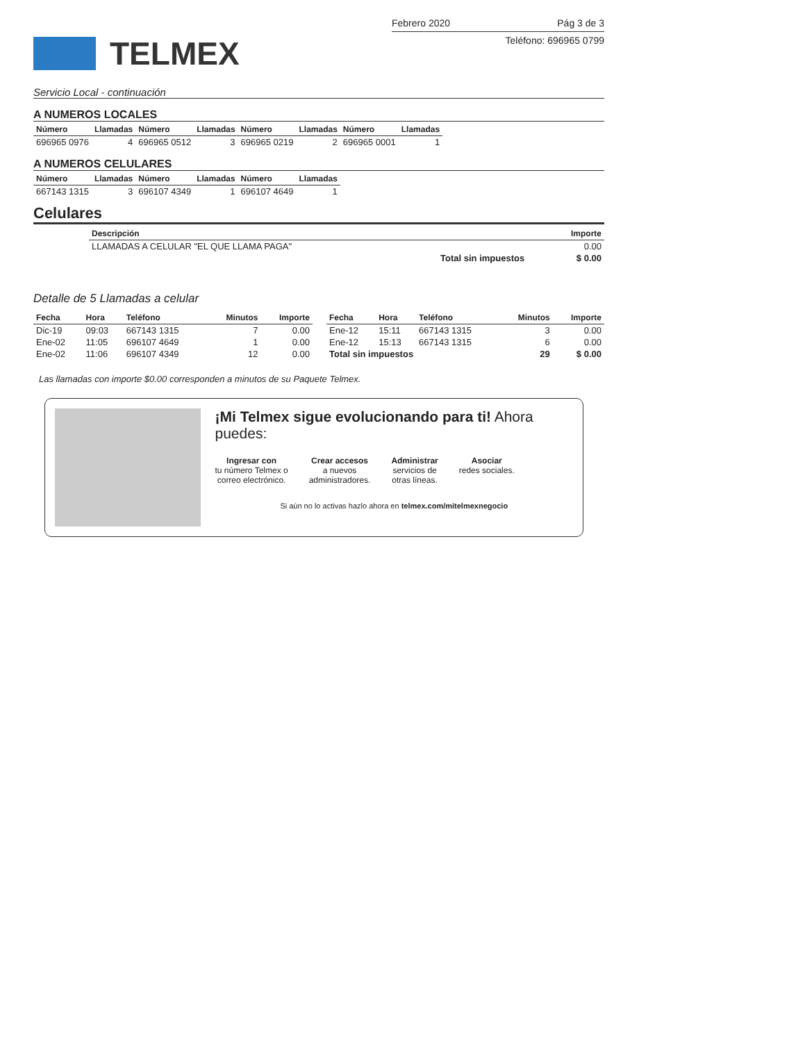TELMEX
Febrero 2020 Pág 3 de 3
Teléfono: 696965 0799
Servicio Local - continuación
A NUMEROS LOCALES
| Número | Llamadas | Número | Llamadas | Número | Llamadas | Número | Llamadas |
| --- | --- | --- | --- | --- | --- | --- | --- |
| 696965 0976 | 4 | 696965 0512 | 3 | 696965 0219 | 2 | 696965 0001 | 1 |
A NUMEROS CELULARES
| Número | Llamadas | Número | Llamadas | Número | Llamadas |
| --- | --- | --- | --- | --- | --- |
| 667143 1315 | 3 | 696107 4349 | 1 | 696107 4649 | 1 |
Celulares
| Descripción | Importe |
| --- | --- |
| LLAMADAS A CELULAR "EL QUE LLAMA PAGA" | 0.00 |
| Total sin impuestos | $ 0.00 |
Detalle de 5 Llamadas a celular
| Fecha | Hora | Teléfono | Minutos | Importe |
| --- | --- | --- | --- | --- |
| Dic-19 | 09:03 | 667143 1315 | 7 | 0.00 |
| Ene-02 | 11:05 | 696107 4649 | 1 | 0.00 |
| Ene-02 | 11:06 | 696107 4349 | 12 | 0.00 |
| Fecha | Hora | Teléfono | Minutos | Importe |
| --- | --- | --- | --- | --- |
| Ene-12 | 15:11 | 667143 1315 | 3 | 0.00 |
| Ene-12 | 15:13 | 667143 1315 | 6 | 0.00 |
| Total sin impuestos | | | 29 | $ 0.00 |
Las llamadas con importe $0.00 corresponden a minutos de su Paquete Telmex.
¡Mi Telmex sigue evolucionando para ti! Ahora puedes:
Ingresar con
tu número Telmex o
correo electrónico.
Crear accesos
a nuevos
administradores.
Administrar
servicios de
otras líneas.
Asociar
redes sociales.
Si aún no lo activas hazlo ahora en telmex.com/mitelmexnegocio